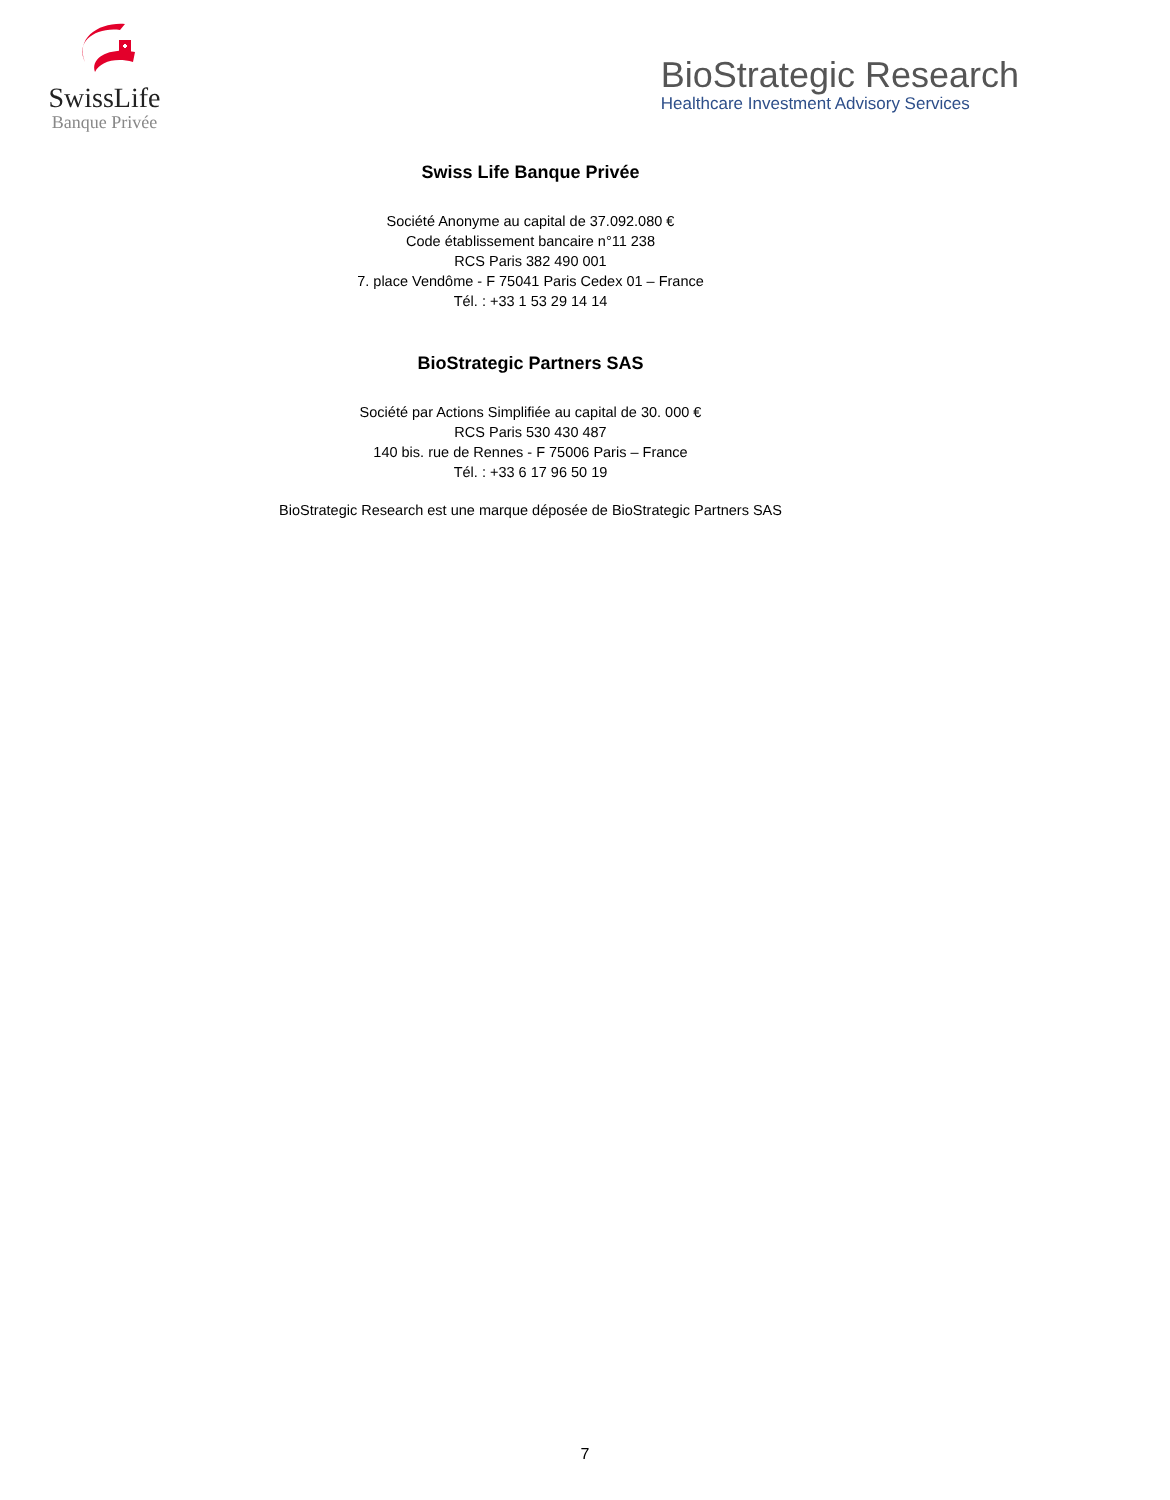SwissLife
Banque Privée
BioStrategic Research
Healthcare Investment Advisory Services
Swiss Life Banque Privée
Société Anonyme au capital de 37.092.080 €
Code établissement bancaire n°11 238
RCS Paris 382 490 001
7. place Vendôme - F 75041 Paris Cedex 01 – France
Tél. : +33 1 53 29 14 14
BioStrategic Partners SAS
Société par Actions Simplifiée au capital de 30. 000 €
RCS Paris 530 430 487
140 bis. rue de Rennes - F 75006 Paris – France
Tél. : +33 6 17 96 50 19
BioStrategic Research est une marque déposée de BioStrategic Partners SAS
7